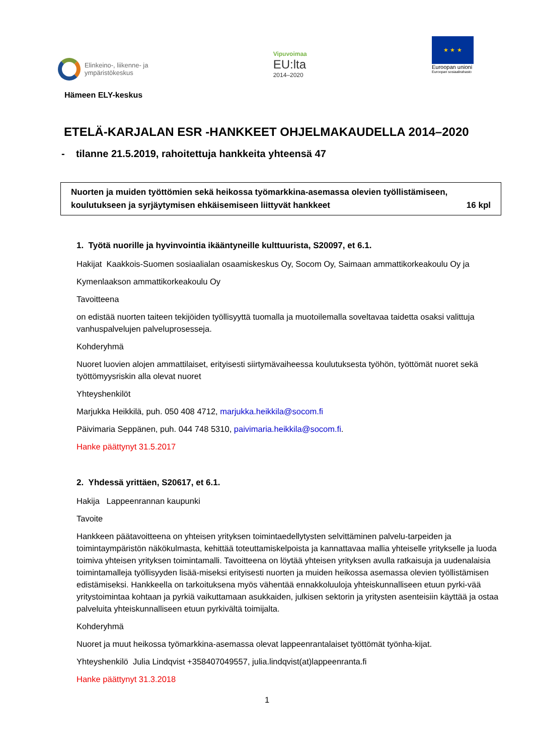Elinkeino-, liikenne- ja
ympäristökeskus
Vipuvoimaa
EU:lta
2014–2020
★ ★ ★
Euroopan unioni
Euroopan sosiaalirahasto
Hämeen ELY-keskus
ETELÄ-KARJALAN ESR -HANKKEET OHJELMAKAUDELLA 2014–2020
- tilanne 21.5.2019, rahoitettuja hankkeita yhteensä 47
Nuorten ja muiden työttömien sekä heikossa työmarkkina-asemassa olevien työllistämiseen,
koulutukseen ja syrjäytymisen ehkäisemiseen liittyvät hankkeet 16 kpl
1. Työtä nuorille ja hyvinvointia ikääntyneille kulttuurista, S20097, et 6.1.
Hakijat Kaakkois-Suomen sosiaalialan osaamiskeskus Oy, Socom Oy, Saimaan ammattikorkeakoulu Oy ja
Kymenlaakson ammattikorkeakoulu Oy
Tavoitteena
on edistää nuorten taiteen tekijöiden työllisyyttä tuomalla ja muotoilemalla soveltavaa taidetta osaksi valittuja vanhuspalvelujen palveluprosesseja.
Kohderyhmä
Nuoret luovien alojen ammattilaiset, erityisesti siirtymävaiheessa koulutuksesta työhön, työttömät nuoret sekä työttömyysriskin alla olevat nuoret
Yhteyshenkilöt
Marjukka Heikkilä, puh. 050 408 4712, marjukka.heikkila@socom.fi
Päivimaria Seppänen, puh. 044 748 5310, paivimaria.heikkila@socom.fi.
Hanke päättynyt 31.5.2017
2. Yhdessä yrittäen, S20617, et 6.1.
Hakija Lappeenrannan kaupunki
Tavoite
Hankkeen päätavoitteena on yhteisen yrityksen toimintaedellytysten selvittäminen palvelu-tarpeiden ja toimintaympäristön näkökulmasta, kehittää toteuttamiskelpoista ja kannattavaa mallia yhteiselle yritykselle ja luoda toimiva yhteisen yrityksen toimintamalli. Tavoitteena on löytää yhteisen yrityksen avulla ratkaisuja ja uudenalaisia toimintamalleja työllisyyden lisää-miseksi erityisesti nuorten ja muiden heikossa asemassa olevien työllistämisen edistämiseksi. Hankkeella on tarkoituksena myös vähentää ennakkoluuloja yhteiskunnalliseen etuun pyrki-vää yritystoimintaa kohtaan ja pyrkiä vaikuttamaan asukkaiden, julkisen sektorin ja yritysten asenteisiin käyttää ja ostaa palveluita yhteiskunnalliseen etuun pyrkivältä toimijalta.
Kohderyhmä
Nuoret ja muut heikossa työmarkkina-asemassa olevat lappeenrantalaiset työttömät työnha-kijat.
Yhteyshenkilö Julia Lindqvist +358407049557, julia.lindqvist(at)lappeenranta.fi
Hanke päättynyt 31.3.2018
1